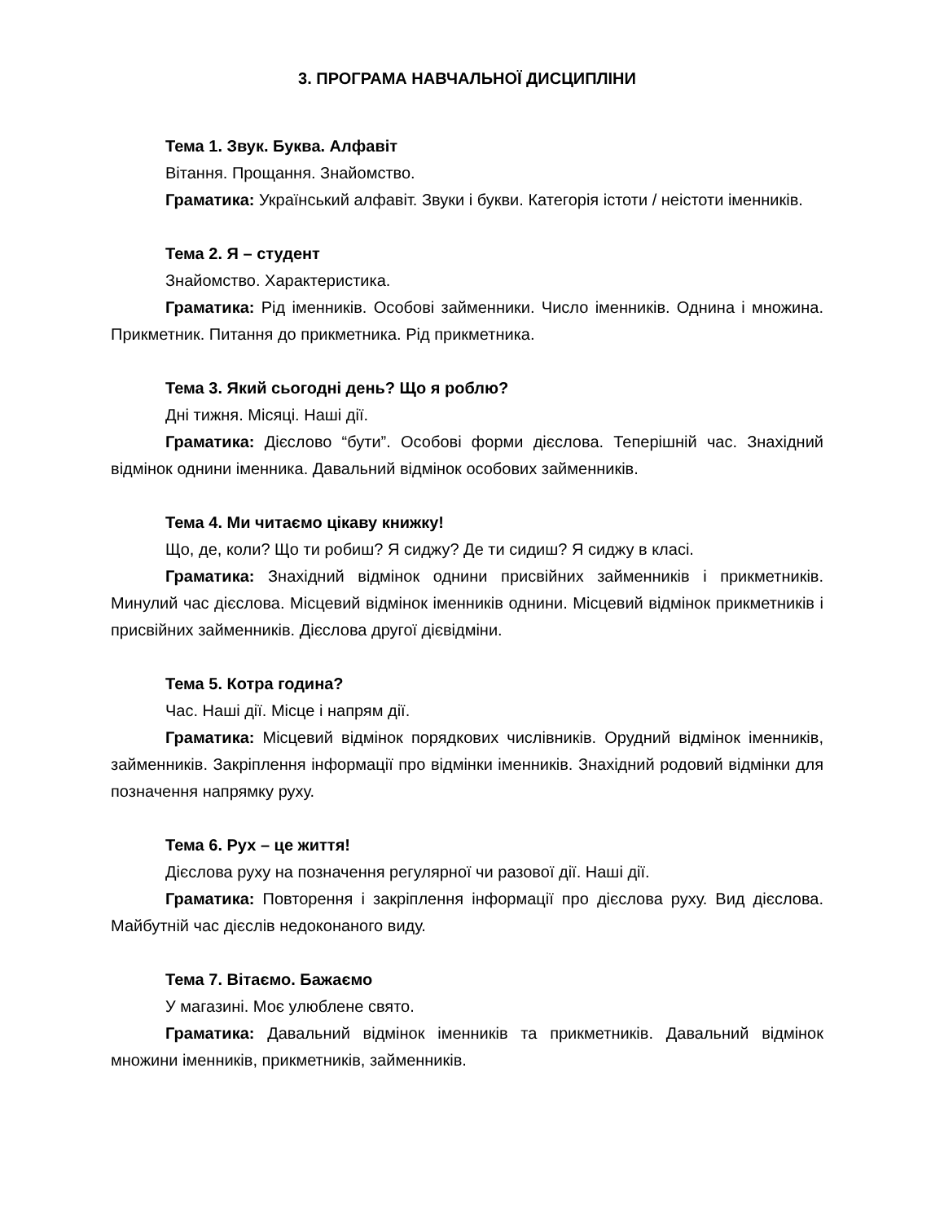3. ПРОГРАМА НАВЧАЛЬНОЇ ДИСЦИПЛІНИ
Тема 1. Звук. Буква. Алфавіт
Вітання. Прощання. Знайомство.
Граматика: Український алфавіт. Звуки і букви. Категорія істоти / неістоти іменників.
Тема 2. Я – студент
Знайомство. Характеристика.
Граматика: Рід іменників. Особові займенники. Число іменників. Однина і множина. Прикметник. Питання до прикметника. Рід прикметника.
Тема 3. Який сьогодні день? Що я роблю?
Дні тижня. Місяці. Наші дії.
Граматика: Дієслово “бути”. Особові форми дієслова. Теперішній час. Знахідний відмінок однини іменника. Давальний відмінок особових займенників.
Тема 4. Ми читаємо цікаву книжку!
Що, де, коли? Що ти робиш? Я сиджу? Де ти сидиш? Я сиджу в класі.
Граматика: Знахідний відмінок однини присвійних займенників і прикметників. Минулий час дієслова. Місцевий відмінок іменників однини. Місцевий відмінок прикметників і присвійних займенників. Дієслова другої дієвідміни.
Тема 5. Котра година?
Час. Наші дії. Місце і напрям дії.
Граматика: Місцевий відмінок порядкових числівників. Орудний відмінок іменників, займенників. Закріплення інформації про відмінки іменників. Знахідний родовий відмінки для позначення напрямку руху.
Тема 6. Рух – це життя!
Дієслова руху на позначення регулярної чи разової дії. Наші дії.
Граматика: Повторення і закріплення інформації про дієслова руху. Вид дієслова. Майбутній час дієслів недоконаного виду.
Тема 7. Вітаємо. Бажаємо
У магазині. Моє улюблене свято.
Граматика: Давальний відмінок іменників та прикметників. Давальний відмінок множини іменників, прикметників, займенників.